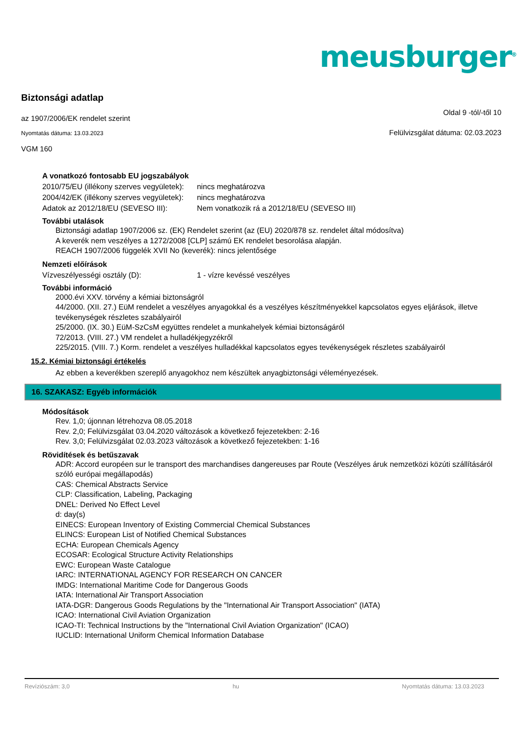meusburger<sup>®</sup>
Biztonsági adatlap
az 1907/2006/EK rendelet szerint Oldal 9 -tól/-től 10
Nyomtatás dátuma: 13.03.2023 Felülvizsgálat dátuma: 02.03.2023
VGM 160
A vonatkozó fontosabb EU jogszabályok
2010/75/EU (illékony szerves vegyületek):
nincs meghatározva
2004/42/EK (illékony szerves vegyületek):
nincs meghatározva
Adatok az 2012/18/EU (SEVESO III):
Nem vonatkozik rá a 2012/18/EU (SEVESO III)
További utalások
Biztonsági adatlap 1907/2006 sz. (EK) Rendelet szerint (az (EU) 2020/878 sz. rendelet által módosítva)
A keverék nem veszélyes a 1272/2008 [CLP] számú EK rendelet besorolása alapján.
REACH 1907/2006 függelék XVII No (keverék): nincs jelentősége
Nemzeti előírások
Vízveszélyességi osztály (D): 1 - vízre kevéssé veszélyes
További információ
2000.évi XXV. törvény a kémiai biztonságról
44/2000. (XII. 27.) EüM rendelet a veszélyes anyagokkal és a veszélyes készítményekkel kapcsolatos egyes eljárások, illetve tevékenységek részletes szabályairól
25/2000. (IX. 30.) EüM-SzCsM együttes rendelet a munkahelyek kémiai biztonságáról
72/2013. (VIII. 27.) VM rendelet a hulladékjegyzékről
225/2015. (VIII. 7.) Korm. rendelet a veszélyes hulladékkal kapcsolatos egyes tevékenységek részletes szabályairól
15.2. Kémiai biztonsági értékelés
Az ebben a keverékben szereplő anyagokhoz nem készültek anyagbiztonsági véleményezések.
16. SZAKASZ: Egyéb információk
Módosítások
Rev. 1,0; újonnan létrehozva 08.05.2018
Rev. 2,0; Felülvizsgálat 03.04.2020 változások a következő fejezetekben: 2-16
Rev. 3,0; Felülvizsgálat 02.03.2023 változások a következő fejezetekben: 1-16
Rövidítések és betűszavak
ADR: Accord européen sur le transport des marchandises dangereuses par Route (Veszélyes áruk nemzetközi közúti szállításáról szóló európai megállapodás)
CAS: Chemical Abstracts Service
CLP: Classification, Labeling, Packaging
DNEL: Derived No Effect Level
d: day(s)
EINECS: European Inventory of Existing Commercial Chemical Substances
ELINCS: European List of Notified Chemical Substances
ECHA: European Chemicals Agency
ECOSAR: Ecological Structure Activity Relationships
EWC: European Waste Catalogue
IARC: INTERNATIONAL AGENCY FOR RESEARCH ON CANCER
IMDG: International Maritime Code for Dangerous Goods
IATA: International Air Transport Association
IATA-DGR: Dangerous Goods Regulations by the "International Air Transport Association" (IATA)
ICAO: International Civil Aviation Organization
ICAO-TI: Technical Instructions by the "International Civil Aviation Organization" (ICAO)
IUCLID: International Uniform Chemical Information Database
Revíziószám: 3,0 hu Nyomtatás dátuma: 13.03.2023